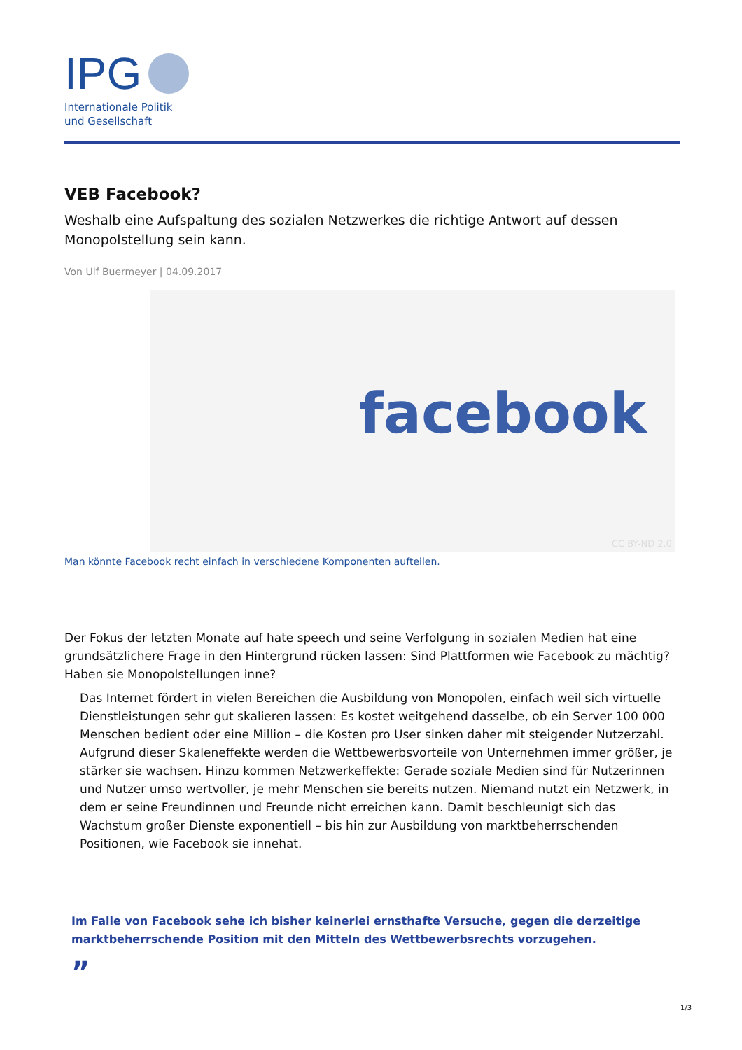IPG
Internationale Politik
und Gesellschaft
VEB Facebook?
Weshalb eine Aufspaltung des sozialen Netzwerkes die richtige Antwort auf dessen Monopolstellung sein kann.
Von Ulf Buermeyer | 04.09.2017
facebook
CC BY-ND 2.0
Man könnte Facebook recht einfach in verschiedene Komponenten aufteilen.
Der Fokus der letzten Monate auf hate speech und seine Verfolgung in sozialen Medien hat eine grundsätzlichere Frage in den Hintergrund rücken lassen: Sind Plattformen wie Facebook zu mächtig? Haben sie Monopolstellungen inne?
Das Internet fördert in vielen Bereichen die Ausbildung von Monopolen, einfach weil sich virtuelle Dienstleistungen sehr gut skalieren lassen: Es kostet weitgehend dasselbe, ob ein Server 100 000 Menschen bedient oder eine Million – die Kosten pro User sinken daher mit steigender Nutzerzahl. Aufgrund dieser Skaleneffekte werden die Wettbewerbsvorteile von Unternehmen immer größer, je stärker sie wachsen. Hinzu kommen Netzwerkeffekte: Gerade soziale Medien sind für Nutzerinnen und Nutzer umso wertvoller, je mehr Menschen sie bereits nutzen. Niemand nutzt ein Netzwerk, in dem er seine Freundinnen und Freunde nicht erreichen kann. Damit beschleunigt sich das Wachstum großer Dienste exponentiell – bis hin zur Ausbildung von marktbeherrschenden Positionen, wie Facebook sie innehat.
Im Falle von Facebook sehe ich bisher keinerlei ernsthafte Versuche, gegen die derzeitige marktbeherrschende Position mit den Mitteln des Wettbewerbsrechts vorzugehen.
”
1/3